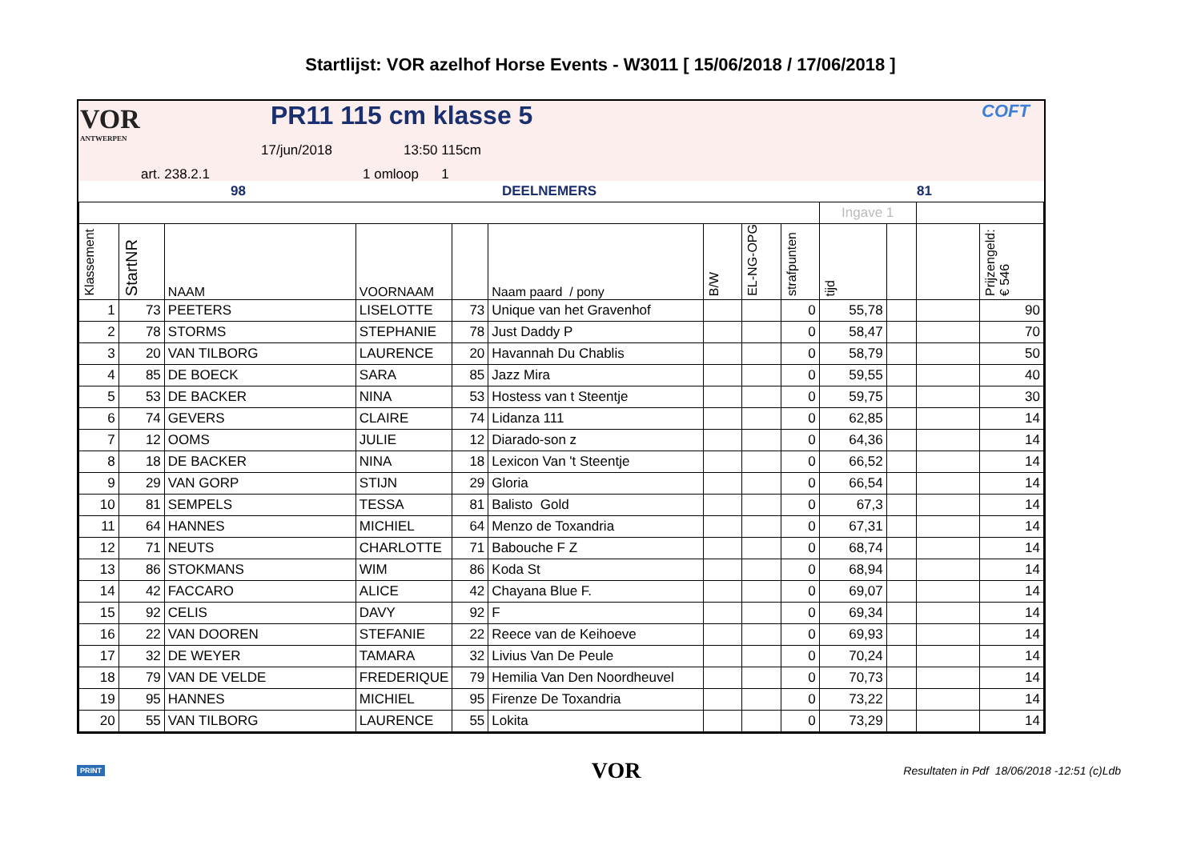Startlijst: VOR azelhof Horse Events - W3011 [ 15/06/2018 / 17/06/2018 ]
VOR
ANTWERPEN
PR11 115 cm klasse 5 COFT
17/jun/2018 13:50 115cm
art. 238.2.1 1 omloop 1
98 DEELNEMERS 81
| | | | | | | | | | Ingave 1 | | | |
| Klassement | StartNR | NAAM | VOORNAAM | | Naam paard / pony | B/W | EL-NG-OPG | strafpunten | tijd | | | Prijzengeld: € 546 |
| 1 | 73 | PEETERS | LISELOTTE | 73 | Unique van het Gravenhof | | | 0 | 55,78 | | | 90 |
| 2 | 78 | STORMS | STEPHANIE | 78 | Just Daddy P | | | 0 | 58,47 | | | 70 |
| 3 | 20 | VAN TILBORG | LAURENCE | 20 | Havannah Du Chablis | | | 0 | 58,79 | | | 50 |
| 4 | 85 | DE BOECK | SARA | 85 | Jazz Mira | | | 0 | 59,55 | | | 40 |
| 5 | 53 | DE BACKER | NINA | 53 | Hostess van t Steentje | | | 0 | 59,75 | | | 30 |
| 6 | 74 | GEVERS | CLAIRE | 74 | Lidanza 111 | | | 0 | 62,85 | | | 14 |
| 7 | 12 | OOMS | JULIE | 12 | Diarado-son z | | | 0 | 64,36 | | | 14 |
| 8 | 18 | DE BACKER | NINA | 18 | Lexicon Van 't Steentje | | | 0 | 66,52 | | | 14 |
| 9 | 29 | VAN GORP | STIJN | 29 | Gloria | | | 0 | 66,54 | | | 14 |
| 10 | 81 | SEMPELS | TESSA | 81 | Balisto Gold | | | 0 | 67,3 | | | 14 |
| 11 | 64 | HANNES | MICHIEL | 64 | Menzo de Toxandria | | | 0 | 67,31 | | | 14 |
| 12 | 71 | NEUTS | CHARLOTTE | 71 | Babouche F Z | | | 0 | 68,74 | | | 14 |
| 13 | 86 | STOKMANS | WIM | 86 | Koda St | | | 0 | 68,94 | | | 14 |
| 14 | 42 | FACCARO | ALICE | 42 | Chayana Blue F. | | | 0 | 69,07 | | | 14 |
| 15 | 92 | CELIS | DAVY | 92 | F | | | 0 | 69,34 | | | 14 |
| 16 | 22 | VAN DOOREN | STEFANIE | 22 | Reece van de Keihoeve | | | 0 | 69,93 | | | 14 |
| 17 | 32 | DE WEYER | TAMARA | 32 | Livius Van De Peule | | | 0 | 70,24 | | | 14 |
| 18 | 79 | VAN DE VELDE | FREDERIQUE | 79 | Hemilia Van Den Noordheuvel | | | 0 | 70,73 | | | 14 |
| 19 | 95 | HANNES | MICHIEL | 95 | Firenze De Toxandria | | | 0 | 73,22 | | | 14 |
| 20 | 55 | VAN TILBORG | LAURENCE | 55 | Lokita | | | 0 | 73,29 | | | 14 |
PRINT VOR Resultaten in Pdf 18/06/2018 -12:51 (c)Ldb